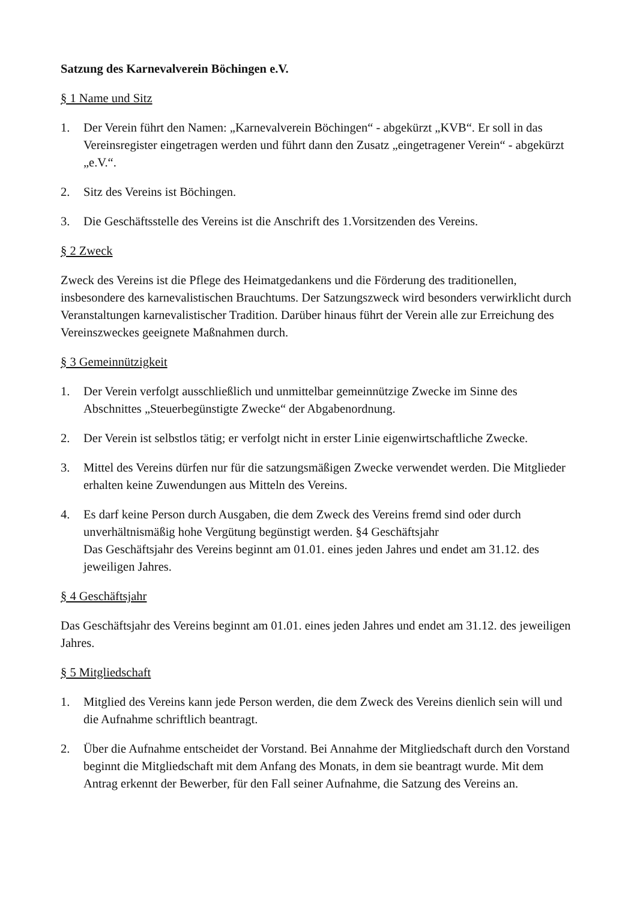Satzung des Karnevalverein Böchingen e.V.
§ 1 Name und Sitz
1. Der Verein führt den Namen: „Karnevalverein Böchingen“ - abgekürzt „KVB“. Er soll in das Vereinsregister eingetragen werden und führt dann den Zusatz „eingetragener Verein“ - abgekürzt „e.V.“.
2. Sitz des Vereins ist Böchingen.
3. Die Geschäftsstelle des Vereins ist die Anschrift des 1.Vorsitzenden des Vereins.
§ 2 Zweck
Zweck des Vereins ist die Pflege des Heimatgedankens und die Förderung des traditionellen, insbesondere des karnevalistischen Brauchtums. Der Satzungszweck wird besonders verwirklicht durch Veranstaltungen karnevalistischer Tradition. Darüber hinaus führt der Verein alle zur Erreichung des Vereinszweckes geeignete Maßnahmen durch.
§ 3 Gemeinnützigkeit
1. Der Verein verfolgt ausschließlich und unmittelbar gemeinnützige Zwecke im Sinne des Abschnittes „Steuerbegünstigte Zwecke“ der Abgabenordnung.
2. Der Verein ist selbstlos tätig; er verfolgt nicht in erster Linie eigenwirtschaftliche Zwecke.
3. Mittel des Vereins dürfen nur für die satzungsmäßigen Zwecke verwendet werden. Die Mitglieder erhalten keine Zuwendungen aus Mitteln des Vereins.
4. Es darf keine Person durch Ausgaben, die dem Zweck des Vereins fremd sind oder durch unverhältnismäßig hohe Vergütung begünstigt werden. §4 Geschäftsjahr
Das Geschäftsjahr des Vereins beginnt am 01.01. eines jeden Jahres und endet am 31.12. des jeweiligen Jahres.
§ 4 Geschäftsjahr
Das Geschäftsjahr des Vereins beginnt am 01.01. eines jeden Jahres und endet am 31.12. des jeweiligen Jahres.
§ 5 Mitgliedschaft
1. Mitglied des Vereins kann jede Person werden, die dem Zweck des Vereins dienlich sein will und die Aufnahme schriftlich beantragt.
2. Über die Aufnahme entscheidet der Vorstand. Bei Annahme der Mitgliedschaft durch den Vorstand beginnt die Mitgliedschaft mit dem Anfang des Monats, in dem sie beantragt wurde. Mit dem Antrag erkennt der Bewerber, für den Fall seiner Aufnahme, die Satzung des Vereins an.